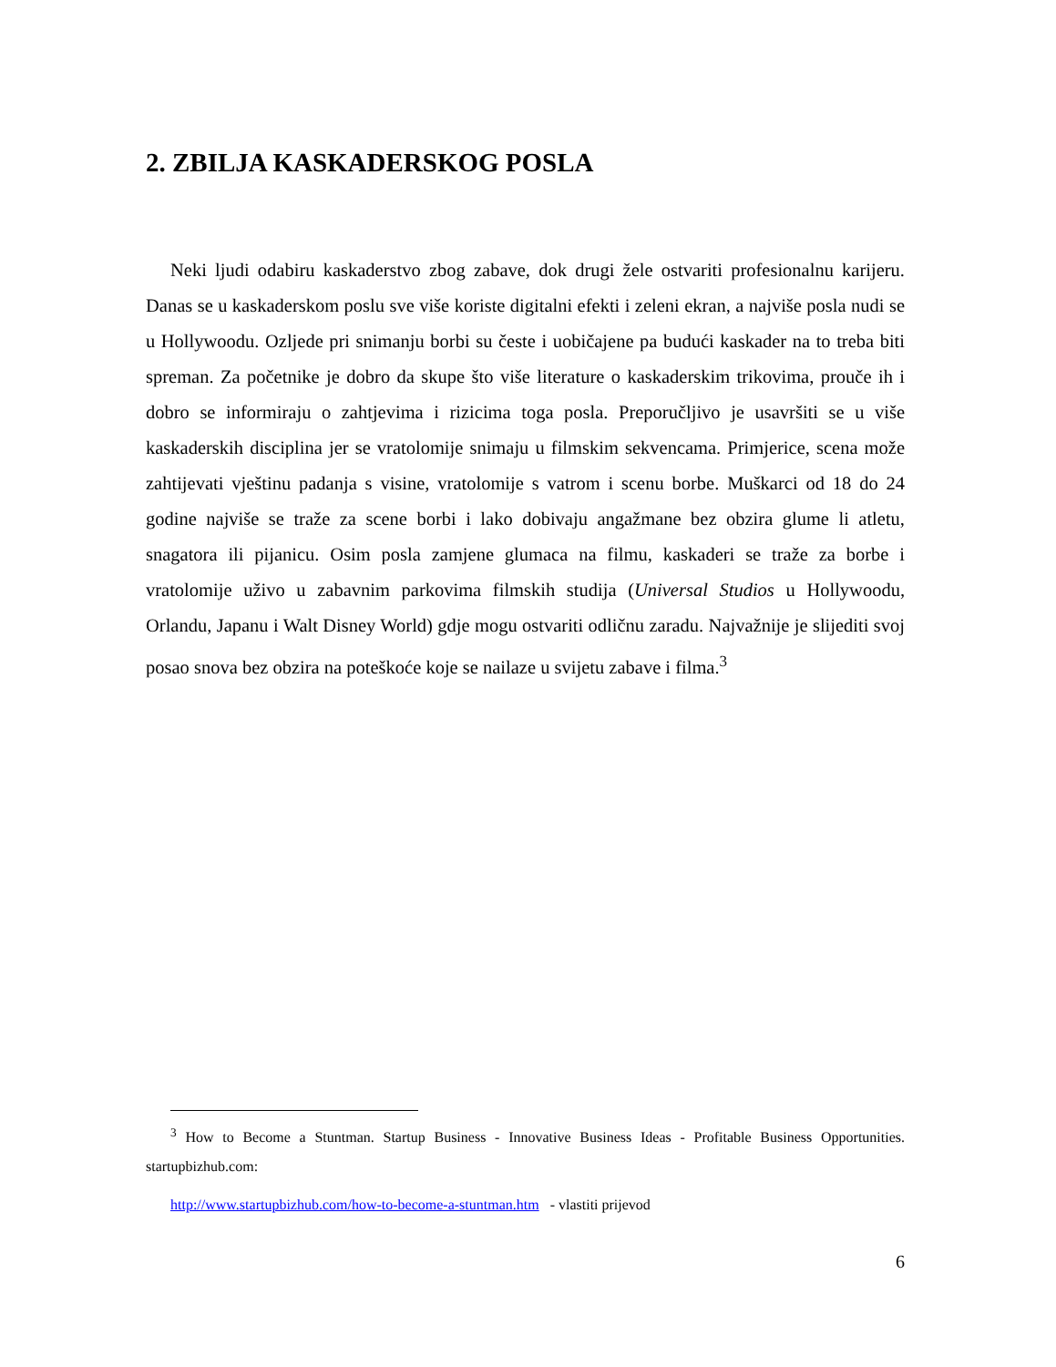2. ZBILJA KASKADERSKOG POSLA
Neki ljudi odabiru kaskaderstvo zbog zabave, dok drugi žele ostvariti profesionalnu karijeru. Danas se u kaskaderskom poslu sve više koriste digitalni efekti i zeleni ekran, a najviše posla nudi se u Hollywoodu. Ozljede pri snimanju borbi su česte i uobičajene pa budući kaskader na to treba biti spreman. Za početnike je dobro da skupe što više literature o kaskaderskim trikovima, prouče ih i dobro se informiraju o zahtjevima i rizicima toga posla. Preporučljivo je usavršiti se u više kaskaderskih disciplina jer se vratolomije snimaju u filmskim sekvencama. Primjerice, scena može zahtijevati vještinu padanja s visine, vratolomije s vatrom i scenu borbe. Muškarci od 18 do 24 godine najviše se traže za scene borbi i lako dobivaju angažmane bez obzira glume li atletu, snagatora ili pijanicu. Osim posla zamjene glumaca na filmu, kaskaderi se traže za borbe i vratolomije uživo u zabavnim parkovima filmskih studija (Universal Studios u Hollywoodu, Orlandu, Japanu i Walt Disney World) gdje mogu ostvariti odličnu zaradu. Najvažnije je slijediti svoj posao snova bez obzira na poteškoće koje se nailaze u svijetu zabave i filma.<sup>3</sup>
<sup>3</sup> How to Become a Stuntman. Startup Business - Innovative Business Ideas - Profitable Business Opportunities. startupbizhub.com:
http://www.startupbizhub.com/how-to-become-a-stuntman.htm - vlastiti prijevod
6